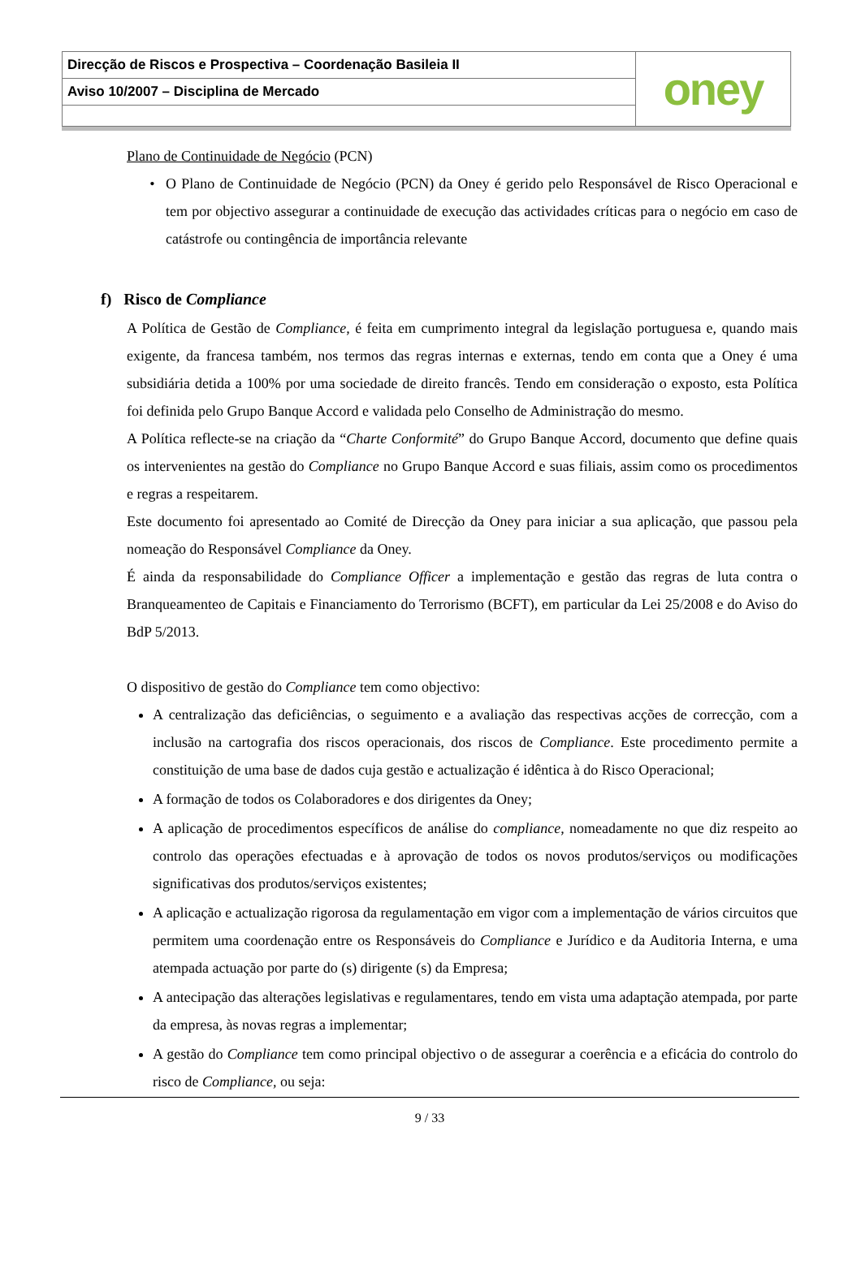Direcção de Riscos e Prospectiva – Coordenação Basileia II
Aviso 10/2007 – Disciplina de Mercado
oney
Plano de Continuidade de Negócio (PCN)
O Plano de Continuidade de Negócio (PCN) da Oney é gerido pelo Responsável de Risco Operacional e tem por objectivo assegurar a continuidade de execução das actividades críticas para o negócio em caso de catástrofe ou contingência de importância relevante
f) Risco de Compliance
A Política de Gestão de Compliance, é feita em cumprimento integral da legislação portuguesa e, quando mais exigente, da francesa também, nos termos das regras internas e externas, tendo em conta que a Oney é uma subsidiária detida a 100% por uma sociedade de direito francês. Tendo em consideração o exposto, esta Política foi definida pelo Grupo Banque Accord e validada pelo Conselho de Administração do mesmo.
A Política reflecte-se na criação da “Charte Conformité” do Grupo Banque Accord, documento que define quais os intervenientes na gestão do Compliance no Grupo Banque Accord e suas filiais, assim como os procedimentos e regras a respeitarem.
Este documento foi apresentado ao Comité de Direcção da Oney para iniciar a sua aplicação, que passou pela nomeação do Responsável Compliance da Oney.
É ainda da responsabilidade do Compliance Officer a implementação e gestão das regras de luta contra o Branqueamenteo de Capitais e Financiamento do Terrorismo (BCFT), em particular da Lei 25/2008 e do Aviso do BdP 5/2013.
O dispositivo de gestão do Compliance tem como objectivo:
A centralização das deficiências, o seguimento e a avaliação das respectivas acções de correcção, com a inclusão na cartografia dos riscos operacionais, dos riscos de Compliance. Este procedimento permite a constituição de uma base de dados cuja gestão e actualização é idêntica à do Risco Operacional;
A formação de todos os Colaboradores e dos dirigentes da Oney;
A aplicação de procedimentos específicos de análise do compliance, nomeadamente no que diz respeito ao controlo das operações efectuadas e à aprovação de todos os novos produtos/serviços ou modificações significativas dos produtos/serviços existentes;
A aplicação e actualização rigorosa da regulamentação em vigor com a implementação de vários circuitos que permitem uma coordenação entre os Responsáveis do Compliance e Jurídico e da Auditoria Interna, e uma atempada actuação por parte do (s) dirigente (s) da Empresa;
A antecipação das alterações legislativas e regulamentares, tendo em vista uma adaptação atempada, por parte da empresa, às novas regras a implementar;
A gestão do Compliance tem como principal objectivo o de assegurar a coerência e a eficácia do controlo do risco de Compliance, ou seja:
9 / 33